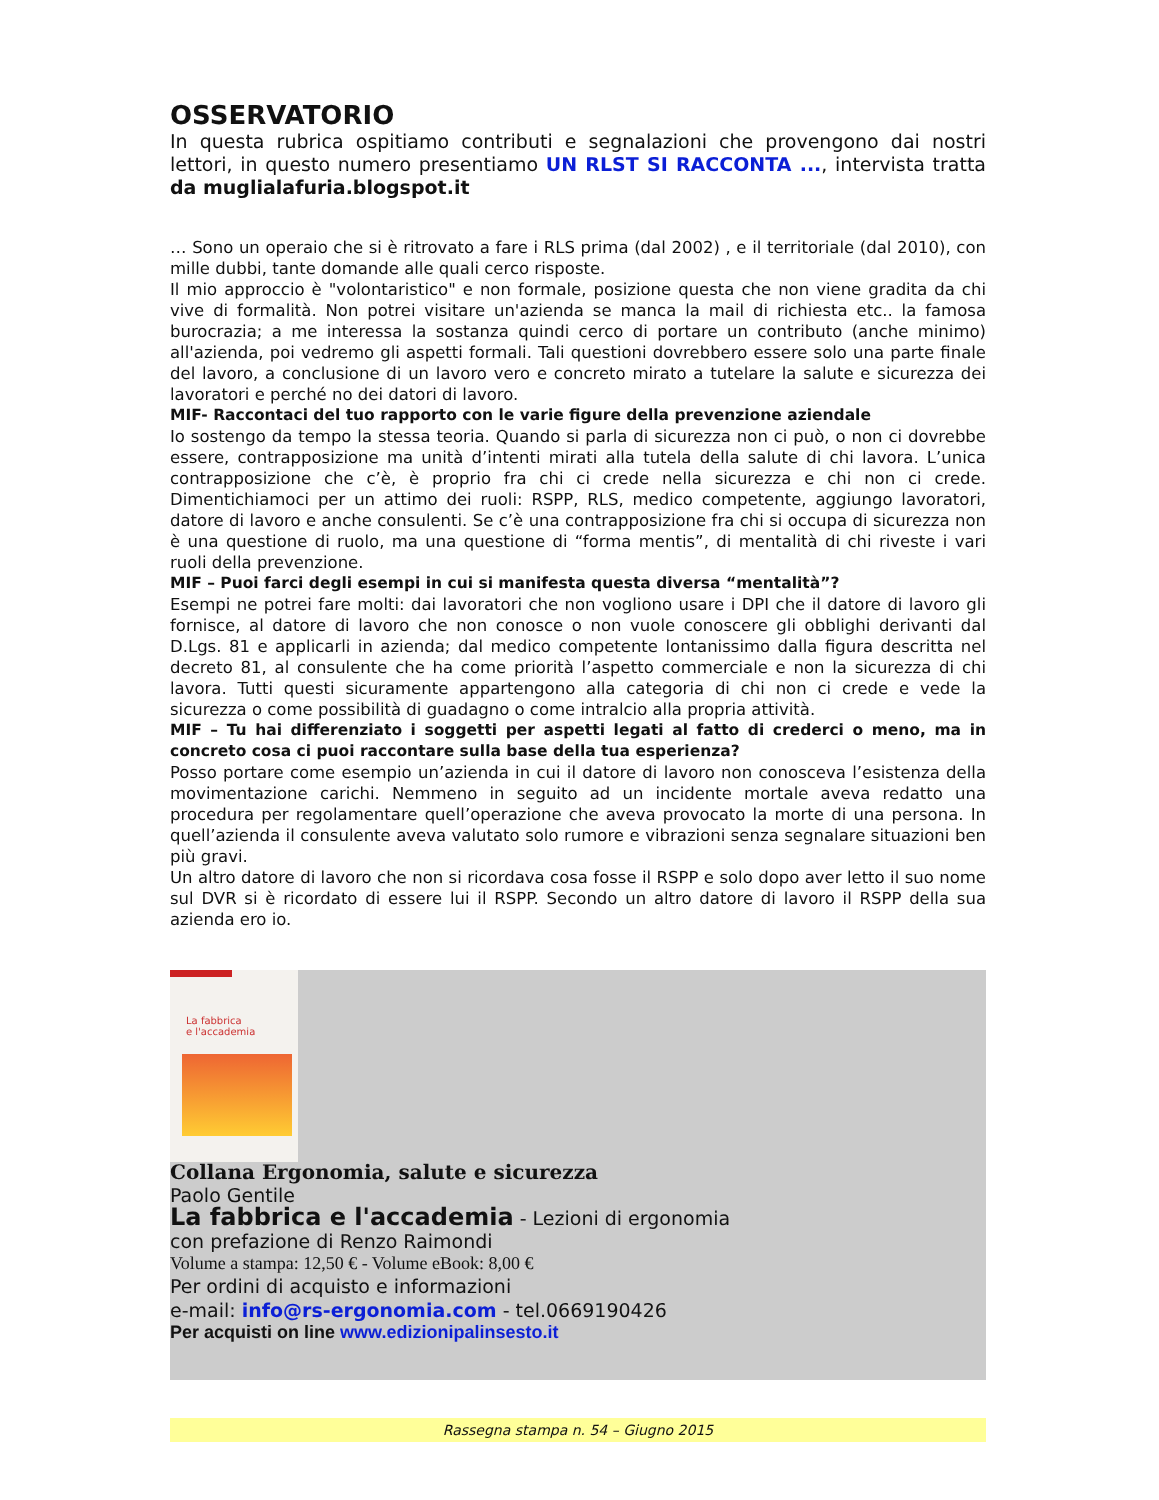OSSERVATORIO
In questa rubrica ospitiamo contributi e segnalazioni che provengono dai nostri lettori, in questo numero presentiamo UN RLST SI RACCONTA ..., intervista tratta da muglialafuria.blogspot.it
… Sono un operaio che si è ritrovato a fare i RLS prima (dal 2002) , e il territoriale (dal 2010), con mille dubbi, tante domande alle quali cerco risposte.
Il mio approccio è "volontaristico" e non formale, posizione questa che non viene gradita da chi vive di formalità. Non potrei visitare un'azienda se manca la mail di richiesta etc.. la famosa burocrazia; a me interessa la sostanza quindi cerco di portare un contributo (anche minimo) all'azienda, poi vedremo gli aspetti formali. Tali questioni dovrebbero essere solo una parte finale del lavoro, a conclusione di un lavoro vero e concreto mirato a tutelare la salute e sicurezza dei lavoratori e perché no dei datori di lavoro.
MIF- Raccontaci del tuo rapporto con le varie figure della prevenzione aziendale
Io sostengo da tempo la stessa teoria. Quando si parla di sicurezza non ci può, o non ci dovrebbe essere, contrapposizione ma unità d’intenti mirati alla tutela della salute di chi lavora. L’unica contrapposizione che c’è, è proprio fra chi ci crede nella sicurezza e chi non ci crede. Dimentichiamoci per un attimo dei ruoli: RSPP, RLS, medico competente, aggiungo lavoratori, datore di lavoro e anche consulenti. Se c’è una contrapposizione fra chi si occupa di sicurezza non è una questione di ruolo, ma una questione di “forma mentis”, di mentalità di chi riveste i vari ruoli della prevenzione.
MIF – Puoi farci degli esempi in cui si manifesta questa diversa “mentalità”?
Esempi ne potrei fare molti: dai lavoratori che non vogliono usare i DPI che il datore di lavoro gli fornisce, al datore di lavoro che non conosce o non vuole conoscere gli obblighi derivanti dal D.Lgs. 81 e applicarli in azienda; dal medico competente lontanissimo dalla figura descritta nel decreto 81, al consulente che ha come priorità l’aspetto commerciale e non la sicurezza di chi lavora. Tutti questi sicuramente appartengono alla categoria di chi non ci crede e vede la sicurezza o come possibilità di guadagno o come intralcio alla propria attività.
MIF – Tu hai differenziato i soggetti per aspetti legati al fatto di crederci o meno, ma in concreto cosa ci puoi raccontare sulla base della tua esperienza?
Posso portare come esempio un’azienda in cui il datore di lavoro non conosceva l’esistenza della movimentazione carichi. Nemmeno in seguito ad un incidente mortale aveva redatto una procedura per regolamentare quell’operazione che aveva provocato la morte di una persona. In quell’azienda il consulente aveva valutato solo rumore e vibrazioni senza segnalare situazioni ben più gravi.
Un altro datore di lavoro che non si ricordava cosa fosse il RSPP e solo dopo aver letto il suo nome sul DVR si è ricordato di essere lui il RSPP. Secondo un altro datore di lavoro il RSPP della sua azienda ero io.
La fabbrica
e l'accademia
Collana Ergonomia, salute e sicurezza
Paolo Gentile
La fabbrica e l'accademia - Lezioni di ergonomia
con prefazione di Renzo Raimondi
Volume a stampa: 12,50 € - Volume eBook: 8,00 €
Per ordini di acquisto e informazioni
e-mail: info@rs-ergonomia.com - tel.0669190426
Per acquisti on line www.edizionipalinsesto.it
Rassegna stampa n. 54 – Giugno 2015